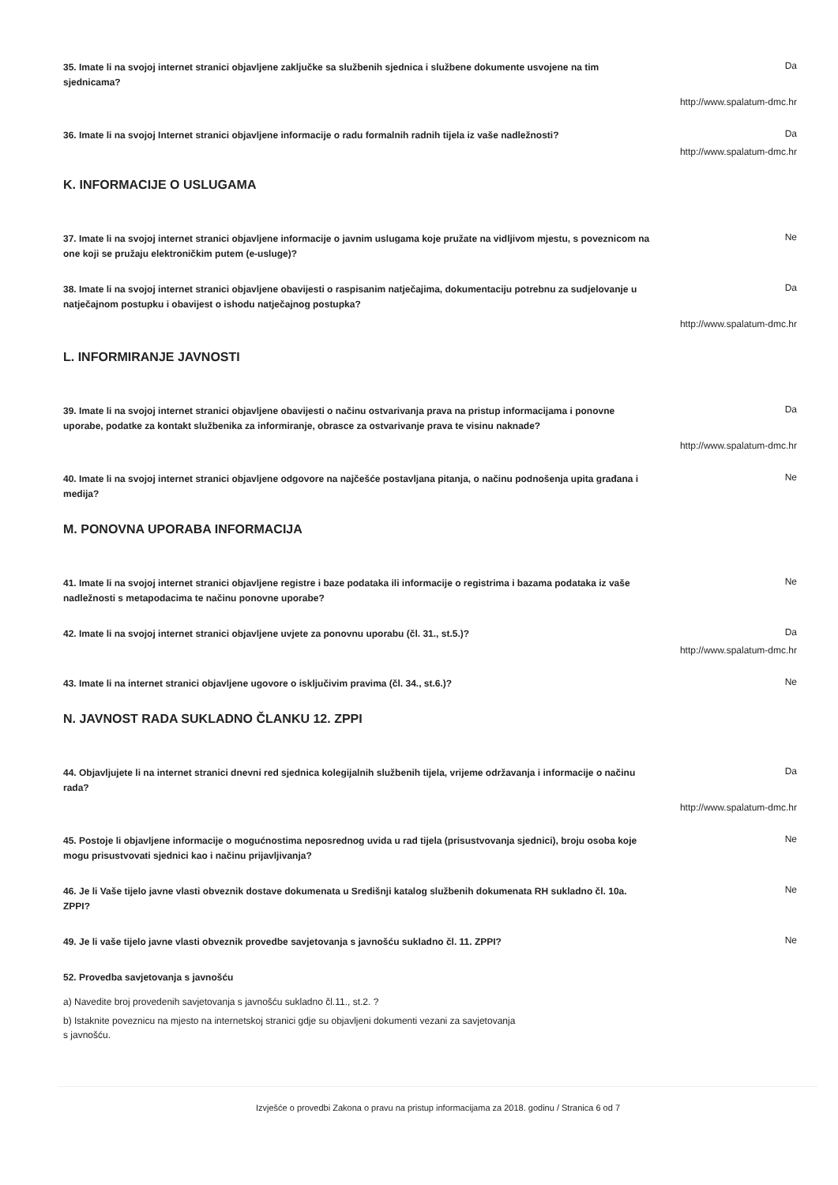35. Imate li na svojoj internet stranici objavljene zaključke sa službenih sjednica i službene dokumente usvojene na tim sjednicama?
Da
http://www.spalatum-dmc.hr
36. Imate li na svojoj Internet stranici objavljene informacije o radu formalnih radnih tijela iz vaše nadležnosti?
Da
http://www.spalatum-dmc.hr
K. INFORMACIJE O USLUGAMA
37. Imate li na svojoj internet stranici objavljene informacije o javnim uslugama koje pružate na vidljivom mjestu, s poveznicom na one koji se pružaju elektroničkim putem (e-usluge)?
Ne
38. Imate li na svojoj internet stranici objavljene obavijesti o raspisanim natječajima, dokumentaciju potrebnu za sudjelovanje u natječajnom postupku i obavijest o ishodu natječajnog postupka?
Da
http://www.spalatum-dmc.hr
L. INFORMIRANJE JAVNOSTI
39. Imate li na svojoj internet stranici objavljene obavijesti o načinu ostvarivanja prava na pristup informacijama i ponovne uporabe, podatke za kontakt službenika za informiranje, obrasce za ostvarivanje prava te visinu naknade?
Da
http://www.spalatum-dmc.hr
40. Imate li na svojoj internet stranici objavljene odgovore na najčešće postavljana pitanja, o načinu podnošenja upita građana i medija?
Ne
M. PONOVNA UPORABA INFORMACIJA
41. Imate li na svojoj internet stranici objavljene registre i baze podataka ili informacije o registrima i bazama podataka iz vaše nadležnosti s metapodacima te načinu ponovne uporabe?
Ne
42. Imate li na svojoj internet stranici objavljene uvjete za ponovnu uporabu (čl. 31., st.5.)?
Da
http://www.spalatum-dmc.hr
43. Imate li na internet stranici objavljene ugovore o isključivim pravima (čl. 34., st.6.)?
Ne
N. JAVNOST RADA SUKLADNO ČLANKU 12. ZPPI
44. Objavljujete li na internet stranici dnevni red sjednica kolegijalnih službenih tijela, vrijeme održavanja i informacije o načinu rada?
Da
http://www.spalatum-dmc.hr
45. Postoje li objavljene informacije o mogućnostima neposrednog uvida u rad tijela (prisustvovanja sjednici), broju osoba koje mogu prisustvovati sjednici kao i načinu prijavljivanja?
Ne
46. Je li Vaše tijelo javne vlasti obveznik dostave dokumenata u Središnji katalog službenih dokumenata RH sukladno čl. 10a. ZPPI?
Ne
49. Je li vaše tijelo javne vlasti obveznik provedbe savjetovanja s javnošću sukladno čl. 11. ZPPI?
Ne
52. Provedba savjetovanja s javnošću
a) Navedite broj provedenih savjetovanja s javnošću sukladno čl.11., st.2. ?
b) Istaknite poveznicu na mjesto na internetskoj stranici gdje su objavljeni dokumenti vezani za savjetovanja s javnošću.
Izvješće o provedbi Zakona o pravu na pristup informacijama za 2018. godinu / Stranica 6 od 7